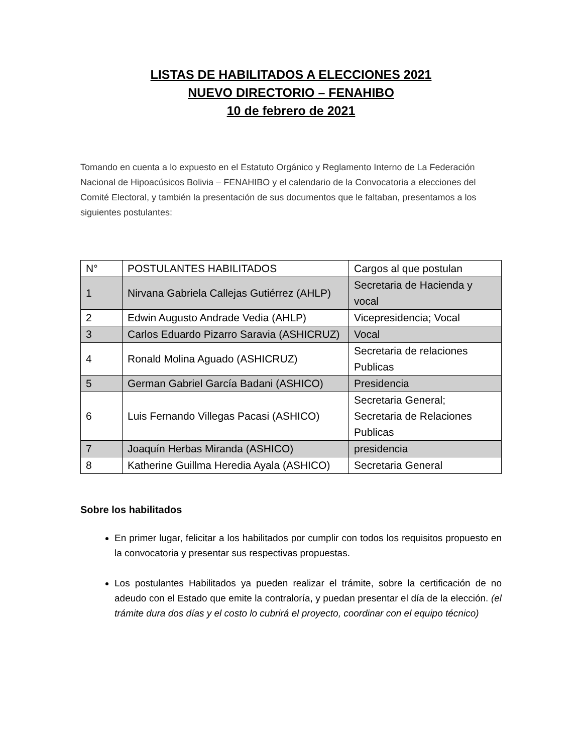LISTAS DE HABILITADOS A ELECCIONES 2021
NUEVO DIRECTORIO – FENAHIBO
10 de febrero de 2021
Tomando en cuenta a lo expuesto en el Estatuto Orgánico y Reglamento Interno de La Federación Nacional de Hipoacúsicos Bolivia – FENAHIBO y el calendario de la Convocatoria a elecciones del Comité Electoral, y también la presentación de sus documentos que le faltaban, presentamos a los siguientes postulantes:
| N° | POSTULANTES HABILITADOS | Cargos al que postulan |
| --- | --- | --- |
| 1 | Nirvana Gabriela Callejas Gutiérrez (AHLP) | Secretaria de Hacienda y vocal |
| 2 | Edwin Augusto Andrade Vedia (AHLP) | Vicepresidencia; Vocal |
| 3 | Carlos Eduardo Pizarro Saravia (ASHICRUZ) | Vocal |
| 4 | Ronald Molina Aguado (ASHICRUZ) | Secretaria de relaciones Publicas |
| 5 | German Gabriel García Badani (ASHICO) | Presidencia |
| 6 | Luis Fernando Villegas Pacasi (ASHICO) | Secretaria General; Secretaria de Relaciones Publicas |
| 7 | Joaquín Herbas Miranda (ASHICO) | presidencia |
| 8 | Katherine Guillma Heredia Ayala (ASHICO) | Secretaria General |
Sobre los habilitados
En primer lugar, felicitar a los habilitados por cumplir con todos los requisitos propuesto en la convocatoria y presentar sus respectivas propuestas.
Los postulantes Habilitados ya pueden realizar el trámite, sobre la certificación de no adeudo con el Estado que emite la contraloría, y puedan presentar el día de la elección. (el trámite dura dos días y el costo lo cubrirá el proyecto, coordinar con el equipo técnico)